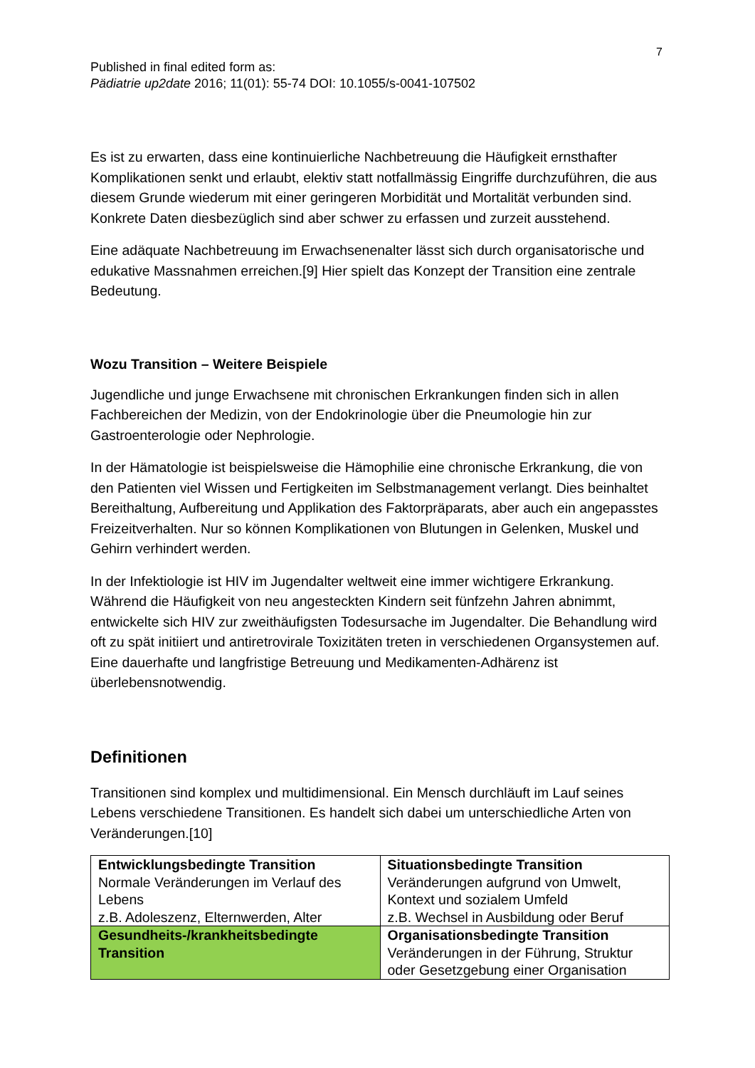7
Published in final edited form as:
Pädiatrie up2date 2016; 11(01): 55-74 DOI: 10.1055/s-0041-107502
Es ist zu erwarten, dass eine kontinuierliche Nachbetreuung die Häufigkeit ernsthafter Komplikationen senkt und erlaubt, elektiv statt notfallmässig Eingriffe durchzuführen, die aus diesem Grunde wiederum mit einer geringeren Morbidität und Mortalität verbunden sind. Konkrete Daten diesbezüglich sind aber schwer zu erfassen und zurzeit ausstehend.
Eine adäquate Nachbetreuung im Erwachsenenalter lässt sich durch organisatorische und edukative Massnahmen erreichen.[9] Hier spielt das Konzept der Transition eine zentrale Bedeutung.
Wozu Transition – Weitere Beispiele
Jugendliche und junge Erwachsene mit chronischen Erkrankungen finden sich in allen Fachbereichen der Medizin, von der Endokrinologie über die Pneumologie hin zur Gastroenterologie oder Nephrologie.
In der Hämatologie ist beispielsweise die Hämophilie eine chronische Erkrankung, die von den Patienten viel Wissen und Fertigkeiten im Selbstmanagement verlangt. Dies beinhaltet Bereithaltung, Aufbereitung und Applikation des Faktorpräparats, aber auch ein angepasstes Freizeitverhalten. Nur so können Komplikationen von Blutungen in Gelenken, Muskel und Gehirn verhindert werden.
In der Infektiologie ist HIV im Jugendalter weltweit eine immer wichtigere Erkrankung. Während die Häufigkeit von neu angesteckten Kindern seit fünfzehn Jahren abnimmt, entwickelte sich HIV zur zweithäufigsten Todesursache im Jugendalter. Die Behandlung wird oft zu spät initiiert und antiretrovirale Toxizitäten treten in verschiedenen Organsystemen auf. Eine dauerhafte und langfristige Betreuung und Medikamenten-Adhärenz ist überlebensnotwendig.
Definitionen
Transitionen sind komplex und multidimensional. Ein Mensch durchläuft im Lauf seines Lebens verschiedene Transitionen. Es handelt sich dabei um unterschiedliche Arten von Veränderungen.[10]
| Entwicklungsbedingte Transition Normale Veränderungen im Verlauf des Lebens z.B. Adoleszenz, Elternwerden, Alter | Situationsbedingte Transition Veränderungen aufgrund von Umwelt, Kontext und sozialem Umfeld z.B. Wechsel in Ausbildung oder Beruf |
| Gesundheits-/krankheitsbedingte Transition | Organisationsbedingte Transition Veränderungen in der Führung, Struktur oder Gesetzgebung einer Organisation |